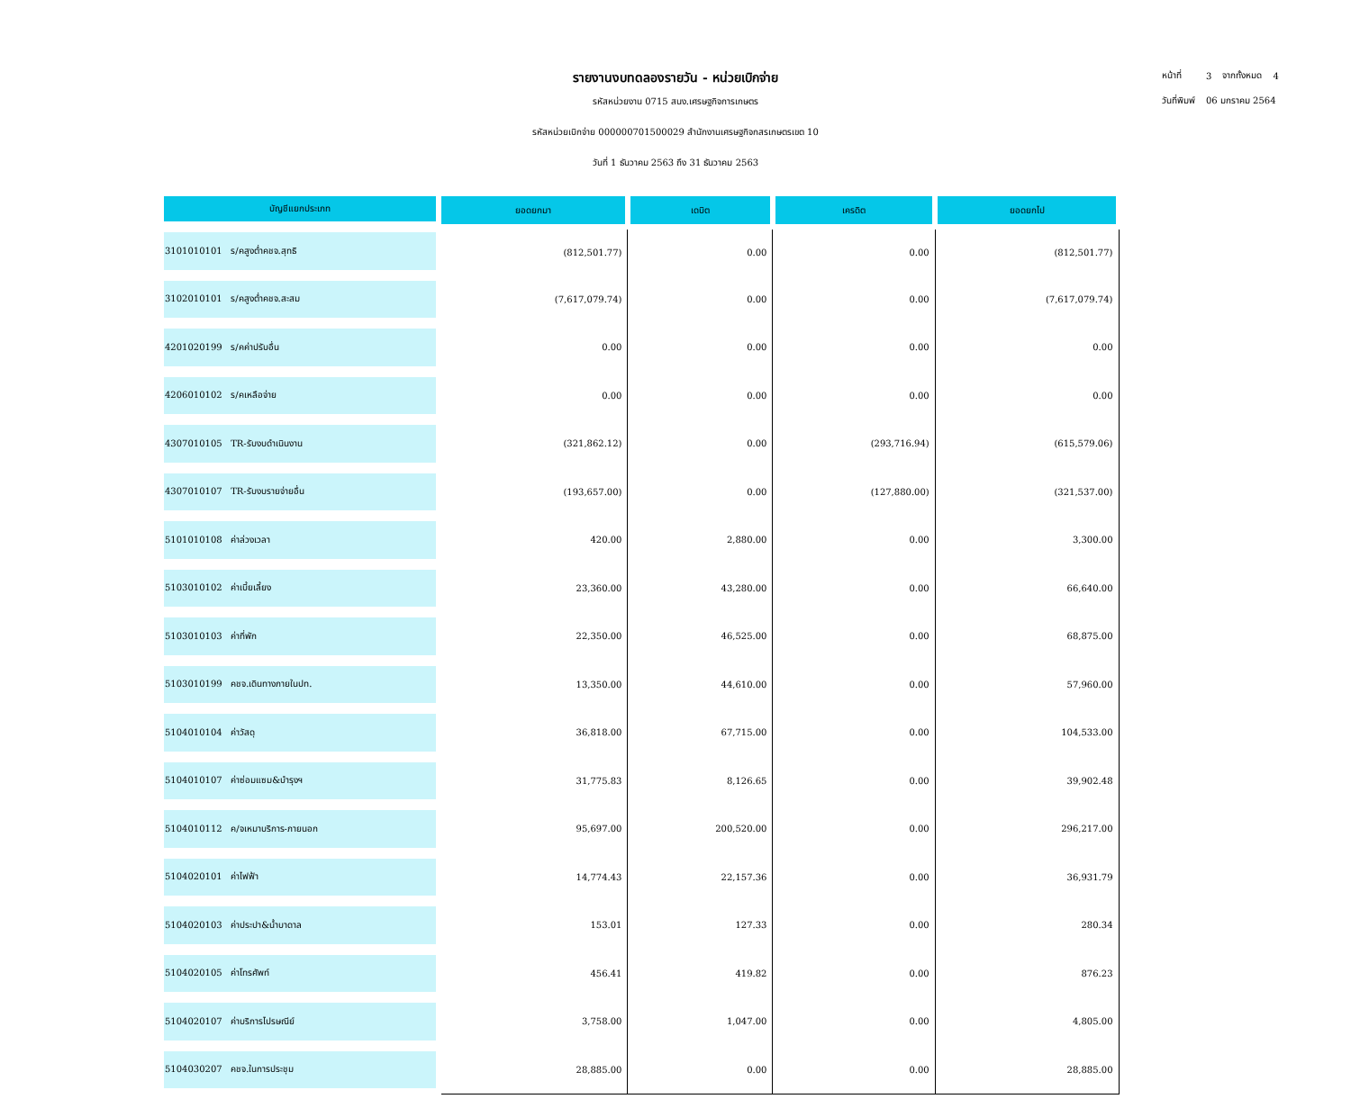รายงานงบทดลองรายวัน - หน่วยเบิกจ่าย
รหัสหน่วยงาน 0715 สนง.เศรษฐกิจการเกษตร
รหัสหน่วยเบิกจ่าย 000000701500029 สำนักงานเศรษฐกิจกสรเกษตรเขต 10
วันที่ 1 ธันวาคม 2563 ถึง 31 ธันวาคม 2563
| หน้าที่ | 3 | จากทั้งหมด | 4 |
| วันที่พิมพ์ | 06 มกราคม 2564 | | |
| บัญชีแยกประเภท | ยอดยกมา | เดบิต | เครดิต | ยอดยกไป |
| --- | --- | --- | --- | --- |
| 3101010101 ร/คสูงต่ำคชจ.สุทธิ | (812,501.77) | 0.00 | 0.00 | (812,501.77) |
| 3102010101 ร/คสูงต่ำคชจ.สะสม | (7,617,079.74) | 0.00 | 0.00 | (7,617,079.74) |
| 4201020199 ร/คค่าปรับอื่น | 0.00 | 0.00 | 0.00 | 0.00 |
| 4206010102 ร/คเหลือจ่าย | 0.00 | 0.00 | 0.00 | 0.00 |
| 4307010105 TR-รับงบดำเนินงาน | (321,862.12) | 0.00 | (293,716.94) | (615,579.06) |
| 4307010107 TR-รับงบรายจ่ายอื่น | (193,657.00) | 0.00 | (127,880.00) | (321,537.00) |
| 5101010108 ค่าล่วงเวลา | 420.00 | 2,880.00 | 0.00 | 3,300.00 |
| 5103010102 ค่าเบี้ยเลี้ยง | 23,360.00 | 43,280.00 | 0.00 | 66,640.00 |
| 5103010103 ค่าที่พัก | 22,350.00 | 46,525.00 | 0.00 | 68,875.00 |
| 5103010199 คชจ.เดินทางภายในปท. | 13,350.00 | 44,610.00 | 0.00 | 57,960.00 |
| 5104010104 ค่าวัสดุ | 36,818.00 | 67,715.00 | 0.00 | 104,533.00 |
| 5104010107 ค่าซ่อมแซม&บำรุงฯ | 31,775.83 | 8,126.65 | 0.00 | 39,902.48 |
| 5104010112 ค/จเหมาบริการ-ภายนอก | 95,697.00 | 200,520.00 | 0.00 | 296,217.00 |
| 5104020101 ค่าไฟฟ้า | 14,774.43 | 22,157.36 | 0.00 | 36,931.79 |
| 5104020103 ค่าประปา&น้ำบาดาล | 153.01 | 127.33 | 0.00 | 280.34 |
| 5104020105 ค่าโทรศัพท์ | 456.41 | 419.82 | 0.00 | 876.23 |
| 5104020107 ค่าบริการไปรษณีย์ | 3,758.00 | 1,047.00 | 0.00 | 4,805.00 |
| 5104030207 คชจ.ในการประชุม | 28,885.00 | 0.00 | 0.00 | 28,885.00 |